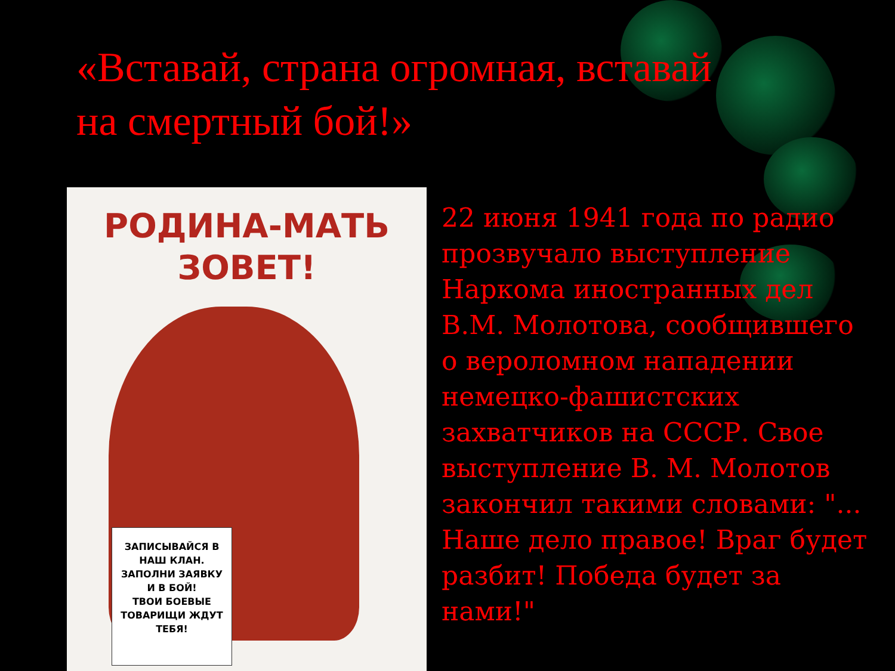«Вставай, страна огромная, вставай
на смертный бой!»
РОДИНА-МАТЬ
ЗОВЕТ!
ЗАПИСЫВАЙСЯ В
НАШ КЛАН.
ЗАПОЛНИ ЗАЯВКУ
И В БОЙ!
ТВОИ БОЕВЫЕ
ТОВАРИЩИ ЖДУТ
ТЕБЯ!
22 июня 1941 года по радио прозвучало выступление Наркома иностранных дел В.М. Молотова, сообщившего о вероломном нападении немецко-фашистских захватчиков на СССР. Свое выступление В. М. Молотов закончил такими словами: "... Наше дело правое! Враг будет разбит! Победа будет за нами!"